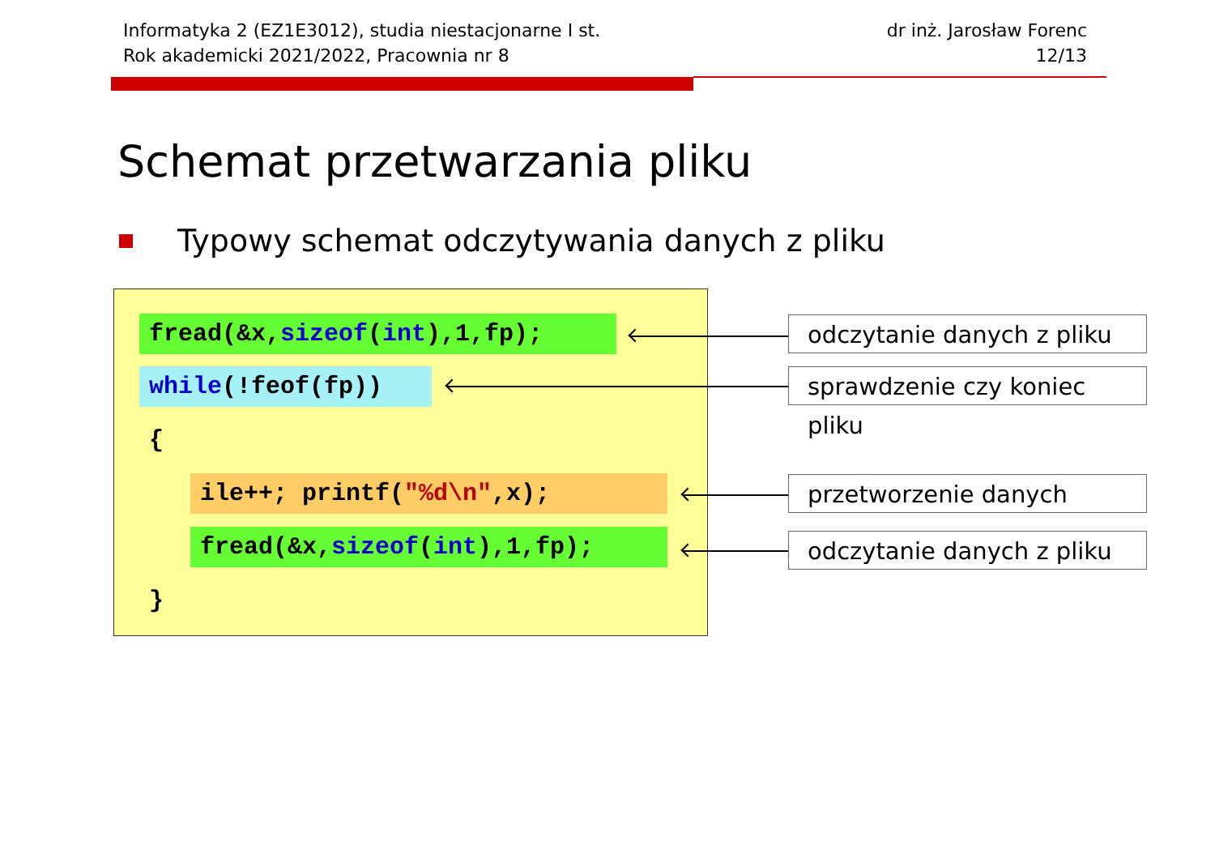Informatyka 2 (EZ1E3012), studia niestacjonarne I st.
Rok akademicki 2021/2022, Pracownia nr 8
dr inż. Jarosław Forenc
12/13
Schemat przetwarzania pliku
Typowy schemat odczytywania danych z pliku
fread(&x,sizeof(int),1,fp);
while(!feof(fp))
{
ile++; printf("%d\n",x);
fread(&x,sizeof(int),1,fp);
}
odczytanie danych z pliku
sprawdzenie czy koniec pliku
przetworzenie danych
odczytanie danych z pliku